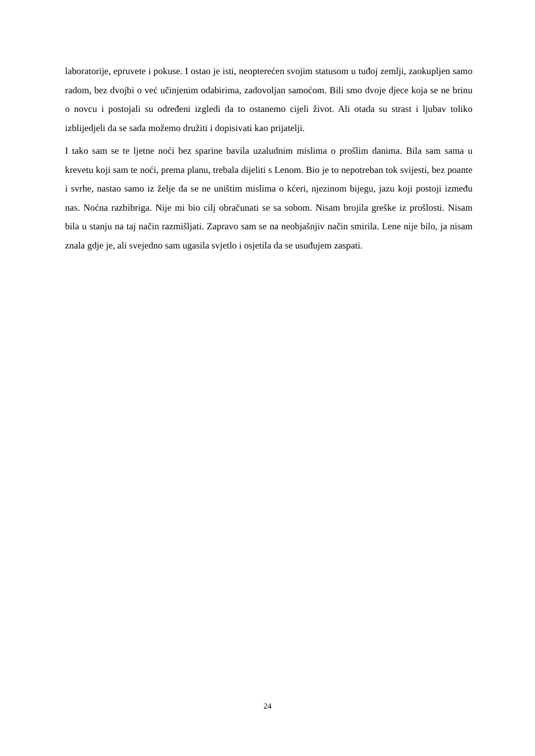laboratorije, epruvete i pokuse. I ostao je isti, neopterećen svojim statusom u tuđoj zemlji, zaokupljen samo radom, bez dvojbi o već učinjenim odabirima, zadovoljan samoćom. Bili smo dvoje djece koja se ne brinu o novcu i postojali su određeni izgledi da to ostanemo cijeli život. Ali otada su strast i ljubav toliko izblijedjeli da se sada možemo družiti i dopisivati kao prijatelji.
I tako sam se te ljetne noći bez sparine bavila uzaludnim mislima o prošlim danima. Bila sam sama u krevetu koji sam te noći, prema planu, trebala dijeliti s Lenom. Bio je to nepotreban tok svijesti, bez poante i svrhe, nastao samo iz želje da se ne uništim mislima o kćeri, njezinom bijegu, jazu koji postoji između nas. Noćna razbibriga. Nije mi bio cilj obračunati se sa sobom. Nisam brojila greške iz prošlosti. Nisam bila u stanju na taj način razmišljati. Zapravo sam se na neobjašnjiv način smirila. Lene nije bilo, ja nisam znala gdje je, ali svejedno sam ugasila svjetlo i osjetila da se usuđujem zaspati.
24